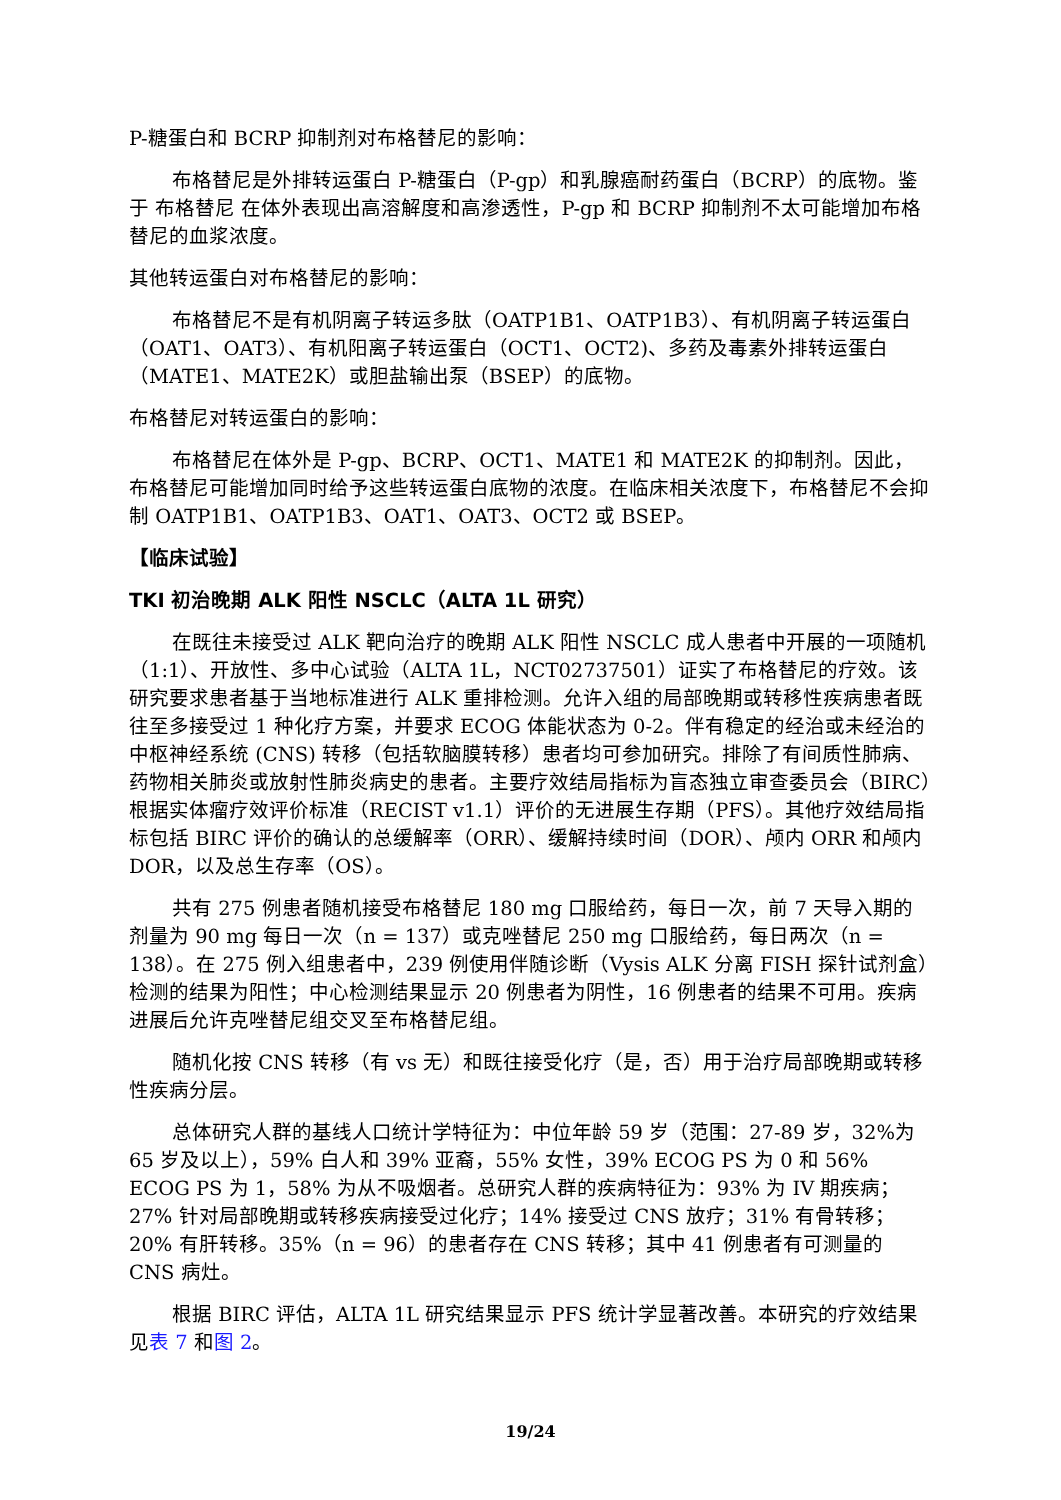P-糖蛋白和 BCRP 抑制剂对布格替尼的影响：
布格替尼是外排转运蛋白 P-糖蛋白（P-gp）和乳腺癌耐药蛋白（BCRP）的底物。鉴于 布格替尼 在体外表现出高溶解度和高渗透性，P-gp 和 BCRP 抑制剂不太可能增加布格替尼的血浆浓度。
其他转运蛋白对布格替尼的影响：
布格替尼不是有机阴离子转运多肽（OATP1B1、OATP1B3）、有机阴离子转运蛋白（OAT1、OAT3）、有机阳离子转运蛋白（OCT1、OCT2)、多药及毒素外排转运蛋白（MATE1、MATE2K）或胆盐输出泵（BSEP）的底物。
布格替尼对转运蛋白的影响：
布格替尼在体外是 P-gp、BCRP、OCT1、MATE1 和 MATE2K 的抑制剂。因此，布格替尼可能增加同时给予这些转运蛋白底物的浓度。在临床相关浓度下，布格替尼不会抑制 OATP1B1、OATP1B3、OAT1、OAT3、OCT2 或 BSEP。
【临床试验】
TKI 初治晚期 ALK 阳性 NSCLC（ALTA 1L 研究）
在既往未接受过 ALK 靶向治疗的晚期 ALK 阳性 NSCLC 成人患者中开展的一项随机（1:1）、开放性、多中心试验（ALTA 1L，NCT02737501）证实了布格替尼的疗效。该研究要求患者基于当地标准进行 ALK 重排检测。允许入组的局部晚期或转移性疾病患者既往至多接受过 1 种化疗方案，并要求 ECOG 体能状态为 0-2。伴有稳定的经治或未经治的中枢神经系统 (CNS) 转移（包括软脑膜转移）患者均可参加研究。排除了有间质性肺病、药物相关肺炎或放射性肺炎病史的患者。主要疗效结局指标为盲态独立审查委员会（BIRC）根据实体瘤疗效评价标准（RECIST v1.1）评价的无进展生存期（PFS）。其他疗效结局指标包括 BIRC 评价的确认的总缓解率（ORR）、缓解持续时间（DOR）、颅内 ORR 和颅内 DOR，以及总生存率（OS）。
共有 275 例患者随机接受布格替尼 180 mg 口服给药，每日一次，前 7 天导入期的剂量为 90 mg 每日一次（n = 137）或克唑替尼 250 mg 口服给药，每日两次（n = 138）。在 275 例入组患者中，239 例使用伴随诊断（Vysis ALK 分离 FISH 探针试剂盒）检测的结果为阳性；中心检测结果显示 20 例患者为阴性，16 例患者的结果不可用。疾病进展后允许克唑替尼组交叉至布格替尼组。
随机化按 CNS 转移（有 vs 无）和既往接受化疗（是，否）用于治疗局部晚期或转移性疾病分层。
总体研究人群的基线人口统计学特征为：中位年龄 59 岁（范围：27-89 岁，32%为 65 岁及以上），59% 白人和 39% 亚裔，55% 女性，39% ECOG PS 为 0 和 56% ECOG PS 为 1，58% 为从不吸烟者。总研究人群的疾病特征为：93% 为 IV 期疾病；27% 针对局部晚期或转移疾病接受过化疗；14% 接受过 CNS 放疗；31% 有骨转移；20% 有肝转移。35%（n = 96）的患者存在 CNS 转移；其中 41 例患者有可测量的 CNS 病灶。
根据 BIRC 评估，ALTA 1L 研究结果显示 PFS 统计学显著改善。本研究的疗效结果见表 7 和图 2。
19/24